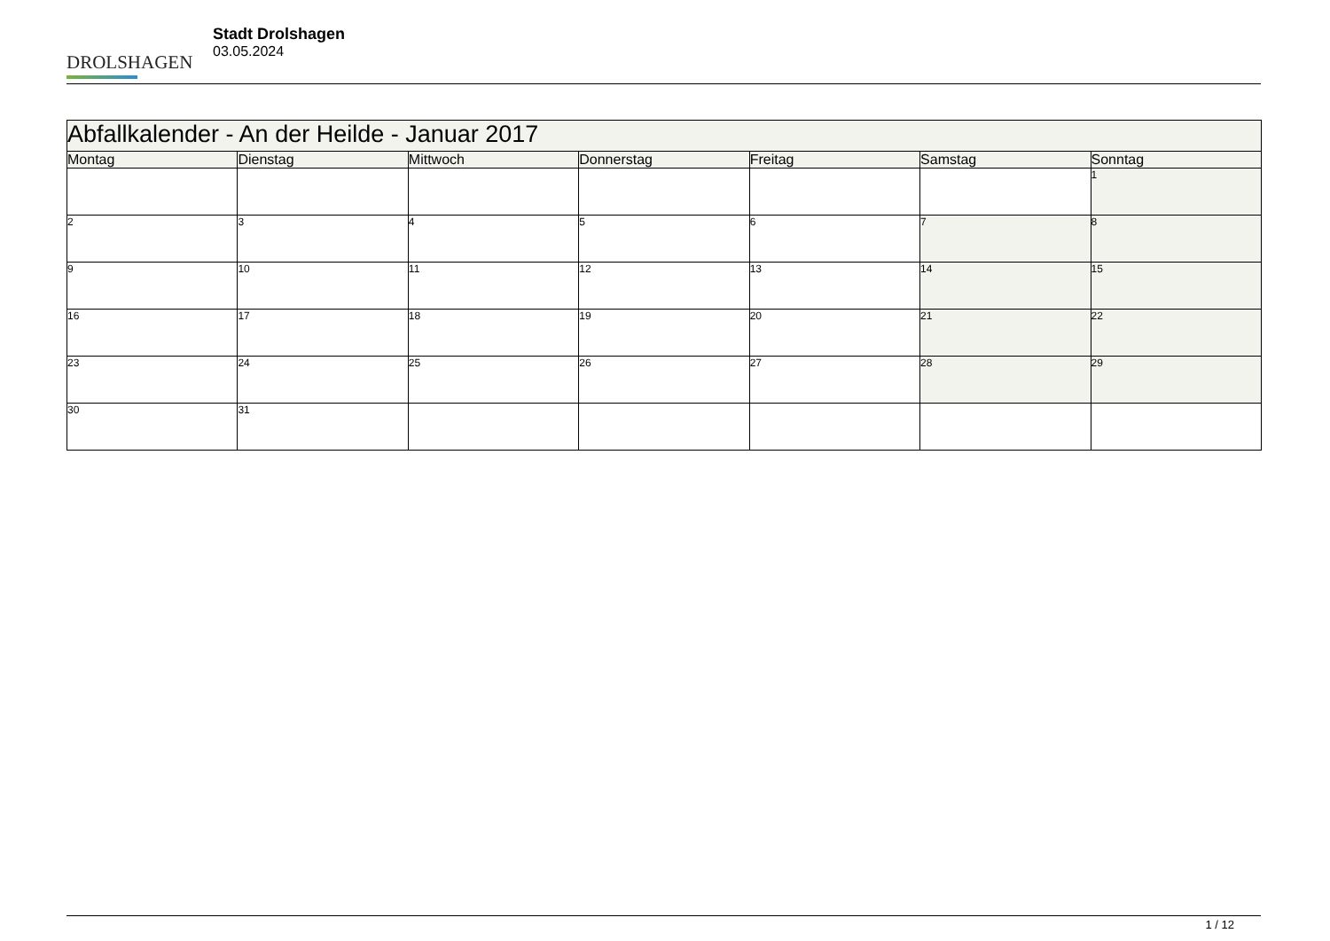DROLSHAGEN
Stadt Drolshagen
03.05.2024
| Abfallkalender - An der Heilde - Januar 2017 | | | | | | |
| --- | --- | --- | --- | --- | --- | --- |
| Montag | Dienstag | Mittwoch | Donnerstag | Freitag | Samstag | Sonntag |
| | | | | | | 1 |
| 2 | 3 | 4 | 5 | 6 | 7 | 8 |
| 9 | 10 | 11 | 12 | 13 | 14 | 15 |
| 16 | 17 | 18 | 19 | 20 | 21 | 22 |
| 23 | 24 | 25 | 26 | 27 | 28 | 29 |
| 30 | 31 | | | | | |
1 / 12